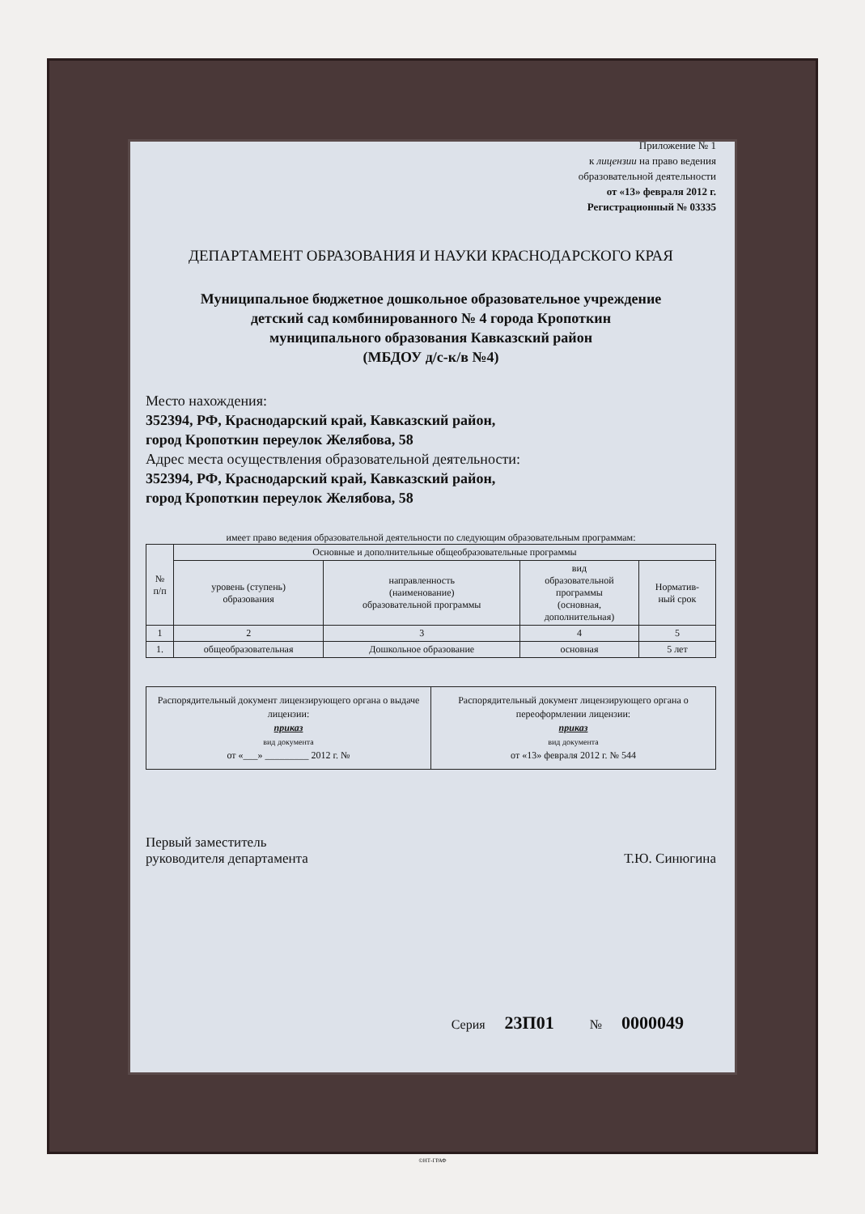Приложение № 1
к лицензии на право ведения
образовательной деятельности
от «13» февраля 2012 г.
Регистрационный № 03335
ДЕПАРТАМЕНТ ОБРАЗОВАНИЯ И НАУКИ КРАСНОДАРСКОГО КРАЯ
Муниципальное бюджетное дошкольное образовательное учреждение
детский сад комбинированного № 4 города Кропоткин
муниципального образования Кавказский район
(МБДОУ д/с-к/в №4)
Место нахождения:
352394, РФ, Краснодарский край, Кавказский район,
город Кропоткин переулок Желябова, 58
Адрес места осуществления образовательной деятельности:
352394, РФ, Краснодарский край, Кавказский район,
город Кропоткин переулок Желябова, 58
имеет право ведения образовательной деятельности по следующим образовательным программам:
| № п/п | Основные и дополнительные общеобразовательные программы | | | |
| --- | --- | --- | --- | --- |
| | уровень (ступень) образования | направленность (наименование) образовательной программы | вид образовательной программы (основная, дополнительная) | Норматив- ный срок |
| 1 | 2 | 3 | 4 | 5 |
| 1. | общеобразовательная | Дошкольное образование | основная | 5 лет |
| Распорядительный документ лицензирующего органа о выдаче лицензии: приказ вид документа от «___» _________ 2012 г. № | Распорядительный документ лицензирующего органа о переоформлении лицензии: приказ вид документа от «13» февраля 2012 г. № 544 |
Первый заместитель
руководителя департамента
Т.Ю. Синюгина
Серия 23П01 № 0000049
©НТ-ГРАФ